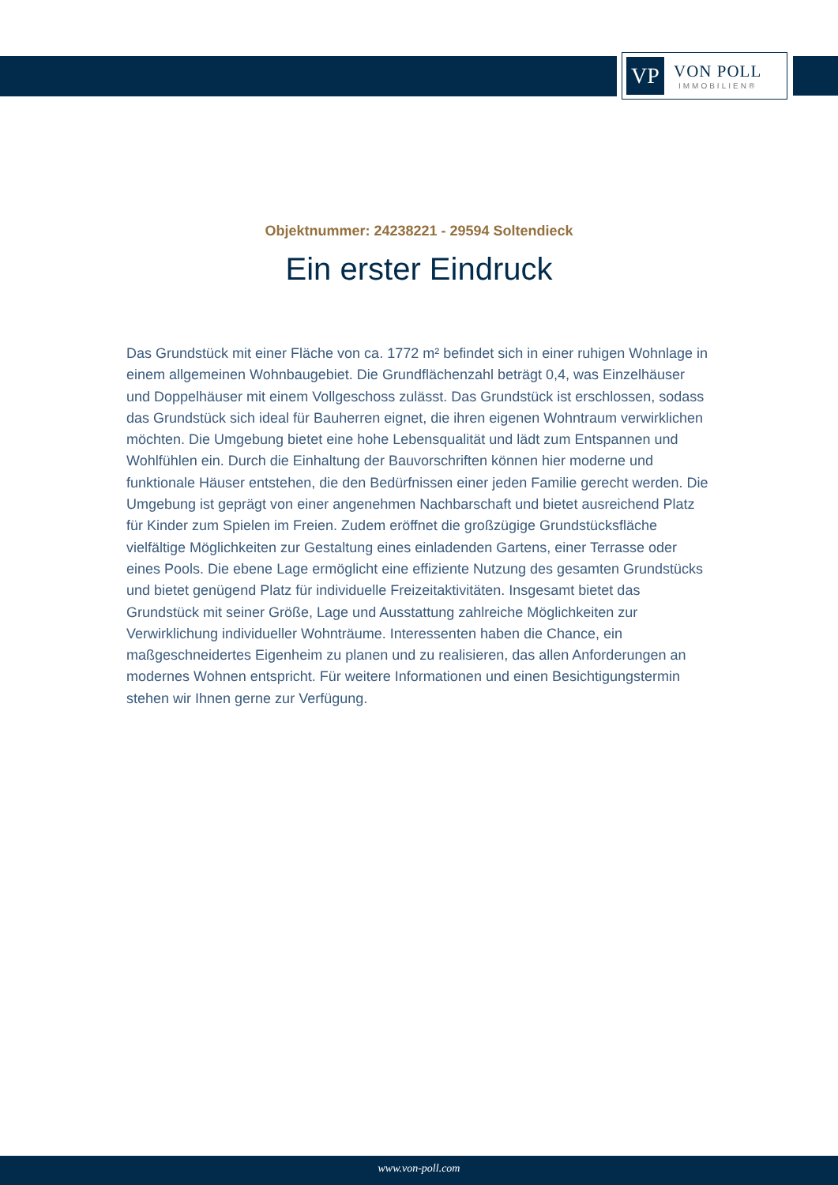VP
VON POLL
IMMOBILIEN®
Objektnummer: 24238221 - 29594 Soltendieck
Ein erster Eindruck
Das Grundstück mit einer Fläche von ca. 1772 m² befindet sich in einer ruhigen Wohnlage in einem allgemeinen Wohnbaugebiet. Die Grundflächenzahl beträgt 0,4, was Einzelhäuser und Doppelhäuser mit einem Vollgeschoss zulässt. Das Grundstück ist erschlossen, sodass das Grundstück sich ideal für Bauherren eignet, die ihren eigenen Wohntraum verwirklichen möchten. Die Umgebung bietet eine hohe Lebensqualität und lädt zum Entspannen und Wohlfühlen ein. Durch die Einhaltung der Bauvorschriften können hier moderne und funktionale Häuser entstehen, die den Bedürfnissen einer jeden Familie gerecht werden. Die Umgebung ist geprägt von einer angenehmen Nachbarschaft und bietet ausreichend Platz für Kinder zum Spielen im Freien. Zudem eröffnet die großzügige Grundstücksfläche vielfältige Möglichkeiten zur Gestaltung eines einladenden Gartens, einer Terrasse oder eines Pools. Die ebene Lage ermöglicht eine effiziente Nutzung des gesamten Grundstücks und bietet genügend Platz für individuelle Freizeitaktivitäten. Insgesamt bietet das Grundstück mit seiner Größe, Lage und Ausstattung zahlreiche Möglichkeiten zur Verwirklichung individueller Wohnträume. Interessenten haben die Chance, ein maßgeschneidertes Eigenheim zu planen und zu realisieren, das allen Anforderungen an modernes Wohnen entspricht. Für weitere Informationen und einen Besichtigungstermin stehen wir Ihnen gerne zur Verfügung.
www.von-poll.com